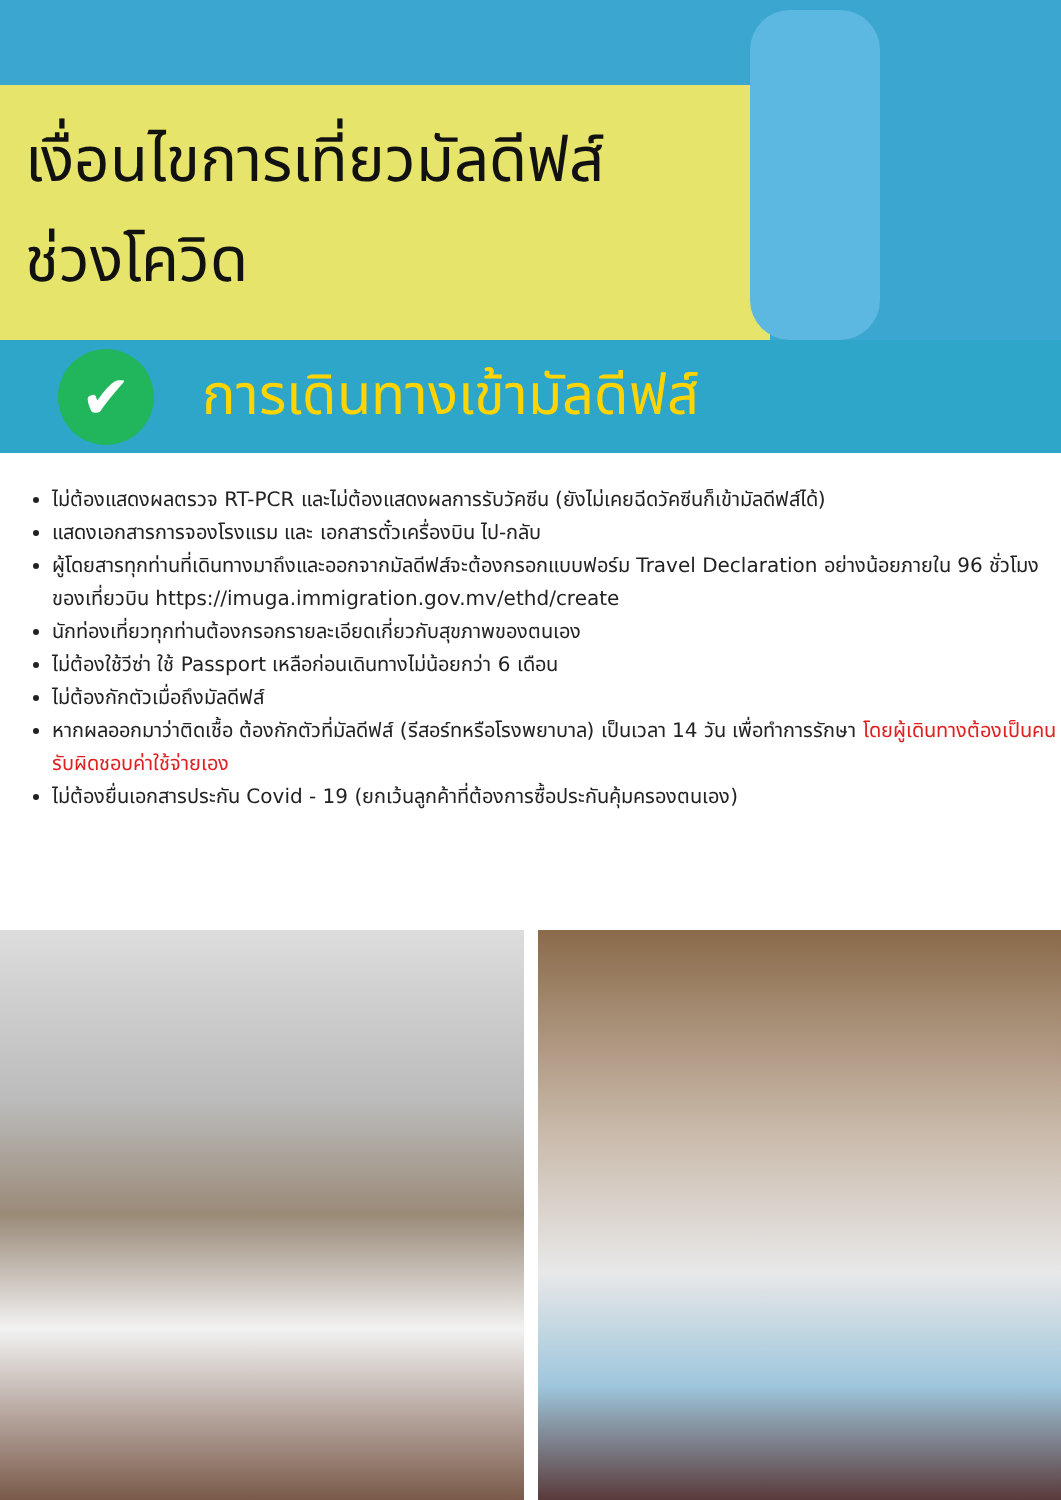เงื่อนไขการเที่ยวมัลดีฟส์
ช่วงโควิด
✔
การเดินทางเข้ามัลดีฟส์
ไม่ต้องแสดงผลตรวจ RT-PCR และไม่ต้องแสดงผลการรับวัคซีน (ยังไม่เคยฉีดวัคซีนก็เข้ามัลดีฟส์ได้)
แสดงเอกสารการจองโรงแรม และ เอกสารตั๋วเครื่องบิน ไป-กลับ
ผู้โดยสารทุกท่านที่เดินทางมาถึงและออกจากมัลดีฟส์จะต้องกรอกแบบฟอร์ม Travel Declaration อย่างน้อยภายใน 96 ชั่วโมงของเที่ยวบิน https://imuga.immigration.gov.mv/ethd/create
นักท่องเที่ยวทุกท่านต้องกรอกรายละเอียดเกี่ยวกับสุขภาพของตนเอง
ไม่ต้องใช้วีซ่า ใช้ Passport เหลือก่อนเดินทางไม่น้อยกว่า 6 เดือน
ไม่ต้องกักตัวเมื่อถึงมัลดีฟส์
หากผลออกมาว่าติดเชื้อ ต้องกักตัวที่มัลดีฟส์ (รีสอร์ทหรือโรงพยาบาล) เป็นเวลา 14 วัน เพื่อทำการรักษา โดยผู้เดินทางต้องเป็นคนรับผิดชอบค่าใช้จ่ายเอง
ไม่ต้องยื่นเอกสารประกัน Covid - 19 (ยกเว้นลูกค้าที่ต้องการซื้อประกันคุ้มครองตนเอง)